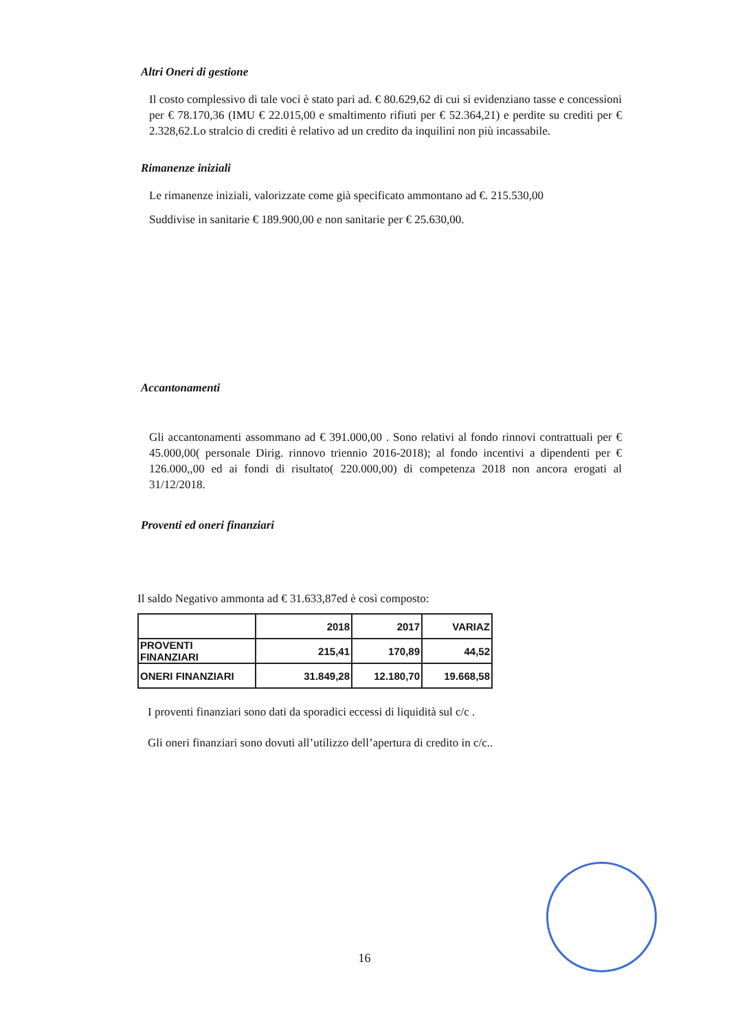Altri Oneri di gestione
Il costo complessivo di tale voci è stato pari ad. € 80.629,62 di cui si evidenziano tasse e concessioni per € 78.170,36 (IMU € 22.015,00 e smaltimento rifiuti per € 52.364,21) e perdite su crediti per € 2.328,62.Lo stralcio di crediti è relativo ad un credito da inquilini non più incassabile.
Rimanenze iniziali
Le rimanenze iniziali, valorizzate come già specificato ammontano ad €. 215.530,00
Suddivise in sanitarie € 189.900,00 e non sanitarie per € 25.630,00.
Accantonamenti
Gli accantonamenti assommano ad € 391.000,00 . Sono relativi al fondo rinnovi contrattuali per € 45.000,00( personale Dirig. rinnovo triennio 2016-2018); al fondo incentivi a dipendenti per € 126.000,,00 ed ai fondi di risultato( 220.000,00) di competenza 2018 non ancora erogati al 31/12/2018.
Proventi ed oneri finanziari
Il saldo Negativo ammonta ad € 31.633,87ed è così composto:
| | 2018 | 2017 | VARIAZ |
| PROVENTI FINANZIARI | 215,41 | 170,89 | 44,52 |
| ONERI FINANZIARI | 31.849,28 | 12.180,70 | 19.668,58 |
I proventi finanziari sono dati da sporadici eccessi di liquidità sul c/c .
Gli oneri finanziari sono dovuti all’utilizzo dell’apertura di credito in c/c..
16